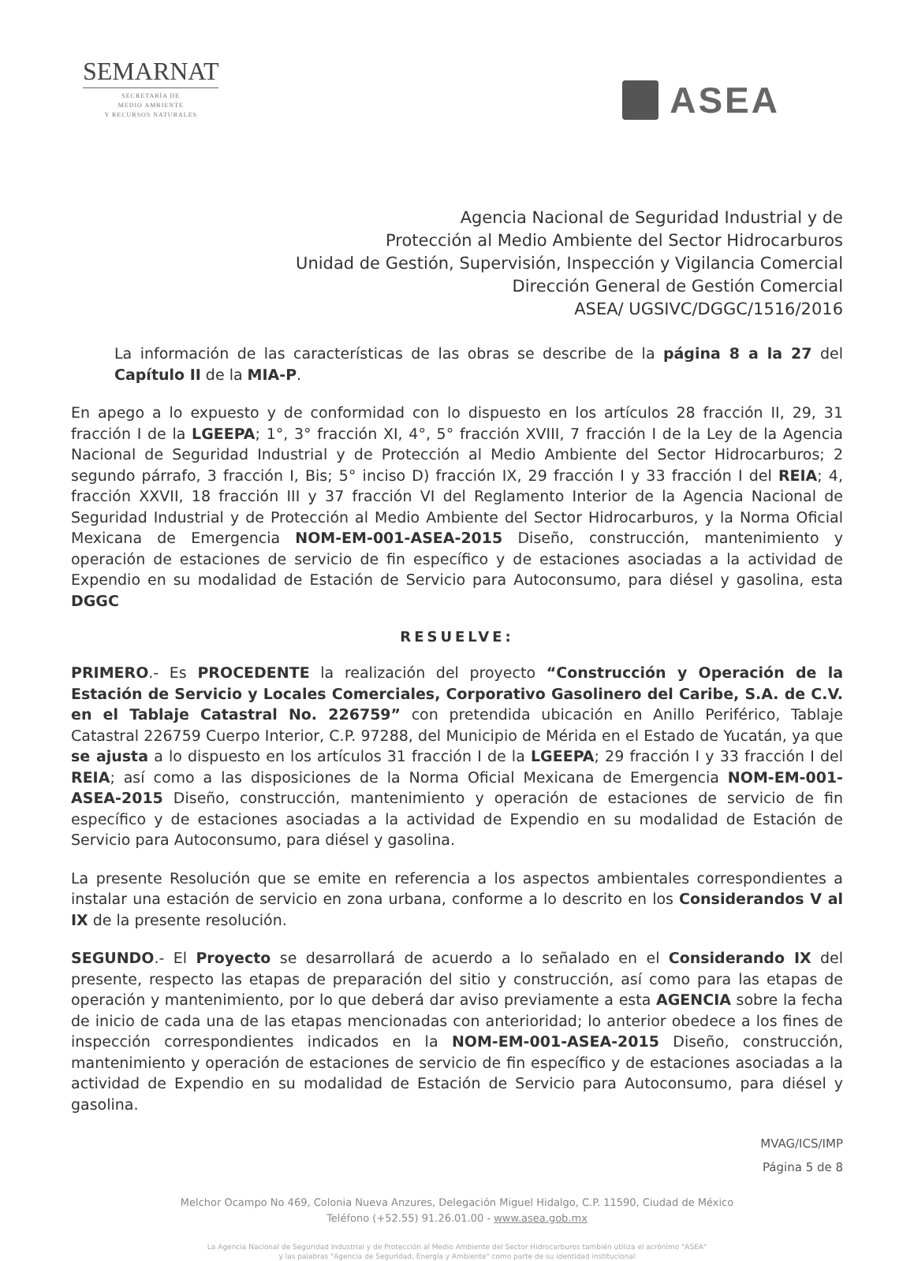SEMARNAT
SECRETARÍA DE
MEDIO AMBIENTE
Y RECURSOS NATURALES
ASEA
Agencia Nacional de Seguridad Industrial y de
Protección al Medio Ambiente del Sector Hidrocarburos
Unidad de Gestión, Supervisión, Inspección y Vigilancia Comercial
Dirección General de Gestión Comercial
ASEA/ UGSIVC/DGGC/1516/2016
La información de las características de las obras se describe de la página 8 a la 27 del Capítulo II de la MIA-P.
En apego a lo expuesto y de conformidad con lo dispuesto en los artículos 28 fracción II, 29, 31 fracción I de la LGEEPA; 1°, 3° fracción XI, 4°, 5° fracción XVIII, 7 fracción I de la Ley de la Agencia Nacional de Seguridad Industrial y de Protección al Medio Ambiente del Sector Hidrocarburos; 2 segundo párrafo, 3 fracción I, Bis; 5° inciso D) fracción IX, 29 fracción I y 33 fracción I del REIA; 4, fracción XXVII, 18 fracción III y 37 fracción VI del Reglamento Interior de la Agencia Nacional de Seguridad Industrial y de Protección al Medio Ambiente del Sector Hidrocarburos, y la Norma Oficial Mexicana de Emergencia NOM-EM-001-ASEA-2015 Diseño, construcción, mantenimiento y operación de estaciones de servicio de fin específico y de estaciones asociadas a la actividad de Expendio en su modalidad de Estación de Servicio para Autoconsumo, para diésel y gasolina, esta DGGC
RESUELVE:
PRIMERO.- Es PROCEDENTE la realización del proyecto “Construcción y Operación de la Estación de Servicio y Locales Comerciales, Corporativo Gasolinero del Caribe, S.A. de C.V. en el Tablaje Catastral No. 226759” con pretendida ubicación en Anillo Periférico, Tablaje Catastral 226759 Cuerpo Interior, C.P. 97288, del Municipio de Mérida en el Estado de Yucatán, ya que se ajusta a lo dispuesto en los artículos 31 fracción I de la LGEEPA; 29 fracción I y 33 fracción I del REIA; así como a las disposiciones de la Norma Oficial Mexicana de Emergencia NOM-EM-001-ASEA-2015 Diseño, construcción, mantenimiento y operación de estaciones de servicio de fin específico y de estaciones asociadas a la actividad de Expendio en su modalidad de Estación de Servicio para Autoconsumo, para diésel y gasolina.
La presente Resolución que se emite en referencia a los aspectos ambientales correspondientes a instalar una estación de servicio en zona urbana, conforme a lo descrito en los Considerandos V al IX de la presente resolución.
SEGUNDO.- El Proyecto se desarrollará de acuerdo a lo señalado en el Considerando IX del presente, respecto las etapas de preparación del sitio y construcción, así como para las etapas de operación y mantenimiento, por lo que deberá dar aviso previamente a esta AGENCIA sobre la fecha de inicio de cada una de las etapas mencionadas con anterioridad; lo anterior obedece a los fines de inspección correspondientes indicados en la NOM-EM-001-ASEA-2015 Diseño, construcción, mantenimiento y operación de estaciones de servicio de fin específico y de estaciones asociadas a la actividad de Expendio en su modalidad de Estación de Servicio para Autoconsumo, para diésel y gasolina.
MVAG/ICS/IMP
Página 5 de 8
Melchor Ocampo No 469, Colonia Nueva Anzures, Delegación Miguel Hidalgo, C.P. 11590, Ciudad de México
Teléfono (+52.55) 91.26.01.00 - www.asea.gob.mx
La Agencia Nacional de Seguridad Industrial y de Protección al Medio Ambiente del Sector Hidrocarburos también utiliza el acrónimo "ASEA"
y las palabras "Agencia de Seguridad, Energía y Ambiente" como parte de su identidad institucional